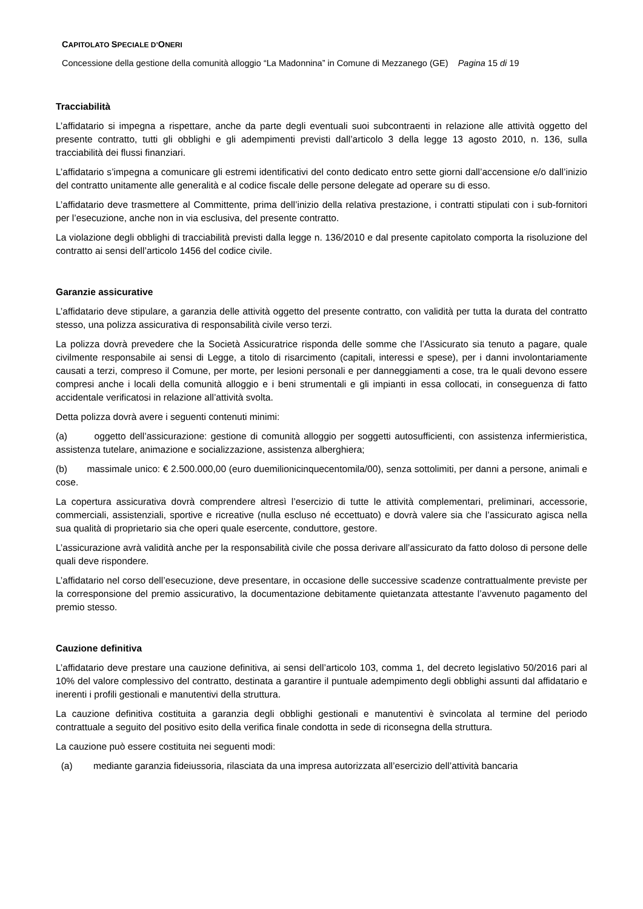CAPITOLATO SPECIALE D’ONERI
Concessione della gestione della comunità alloggio “La Madonnina” in Comune di Mezzanego (GE) Pagina 15 di 19
Tracciabilità
L’affidatario si impegna a rispettare, anche da parte degli eventuali suoi subcontraenti in relazione alle attività oggetto del presente contratto, tutti gli obblighi e gli adempimenti previsti dall’articolo 3 della legge 13 agosto 2010, n. 136, sulla tracciabilità dei flussi finanziari.
L’affidatario s’impegna a comunicare gli estremi identificativi del conto dedicato entro sette giorni dall’accensione e/o dall’inizio del contratto unitamente alle generalità e al codice fiscale delle persone delegate ad operare su di esso.
L’affidatario deve trasmettere al Committente, prima dell’inizio della relativa prestazione, i contratti stipulati con i sub-fornitori per l’esecuzione, anche non in via esclusiva, del presente contratto.
La violazione degli obblighi di tracciabilità previsti dalla legge n. 136/2010 e dal presente capitolato comporta la risoluzione del contratto ai sensi dell’articolo 1456 del codice civile.
Garanzie assicurative
L’affidatario deve stipulare, a garanzia delle attività oggetto del presente contratto, con validità per tutta la durata del contratto stesso, una polizza assicurativa di responsabilità civile verso terzi.
La polizza dovrà prevedere che la Società Assicuratrice risponda delle somme che l’Assicurato sia tenuto a pagare, quale civilmente responsabile ai sensi di Legge, a titolo di risarcimento (capitali, interessi e spese), per i danni involontariamente causati a terzi, compreso il Comune, per morte, per lesioni personali e per danneggiamenti a cose, tra le quali devono essere compresi anche i locali della comunità alloggio e i beni strumentali e gli impianti in essa collocati, in conseguenza di fatto accidentale verificatosi in relazione all’attività svolta.
Detta polizza dovrà avere i seguenti contenuti minimi:
(a) oggetto dell’assicurazione: gestione di comunità alloggio per soggetti autosufficienti, con assistenza infermieristica, assistenza tutelare, animazione e socializzazione, assistenza alberghiera;
(b) massimale unico: € 2.500.000,00 (euro duemilionicinquecentomila/00), senza sottolimiti, per danni a persone, animali e cose.
La copertura assicurativa dovrà comprendere altresì l’esercizio di tutte le attività complementari, preliminari, accessorie, commerciali, assistenziali, sportive e ricreative (nulla escluso né eccettuato) e dovrà valere sia che l’assicurato agisca nella sua qualità di proprietario sia che operi quale esercente, conduttore, gestore.
L’assicurazione avrà validità anche per la responsabilità civile che possa derivare all’assicurato da fatto doloso di persone delle quali deve rispondere.
L’affidatario nel corso dell’esecuzione, deve presentare, in occasione delle successive scadenze contrattualmente previste per la corresponsione del premio assicurativo, la documentazione debitamente quietanzata attestante l’avvenuto pagamento del premio stesso.
Cauzione definitiva
L’affidatario deve prestare una cauzione definitiva, ai sensi dell’articolo 103, comma 1, del decreto legislativo 50/2016 pari al 10% del valore complessivo del contratto, destinata a garantire il puntuale adempimento degli obblighi assunti dal affidatario e inerenti i profili gestionali e manutentivi della struttura.
La cauzione definitiva costituita a garanzia degli obblighi gestionali e manutentivi è svincolata al termine del periodo contrattuale a seguito del positivo esito della verifica finale condotta in sede di riconsegna della struttura.
La cauzione può essere costituita nei seguenti modi:
(a) mediante garanzia fideiussoria, rilasciata da una impresa autorizzata all’esercizio dell’attività bancaria